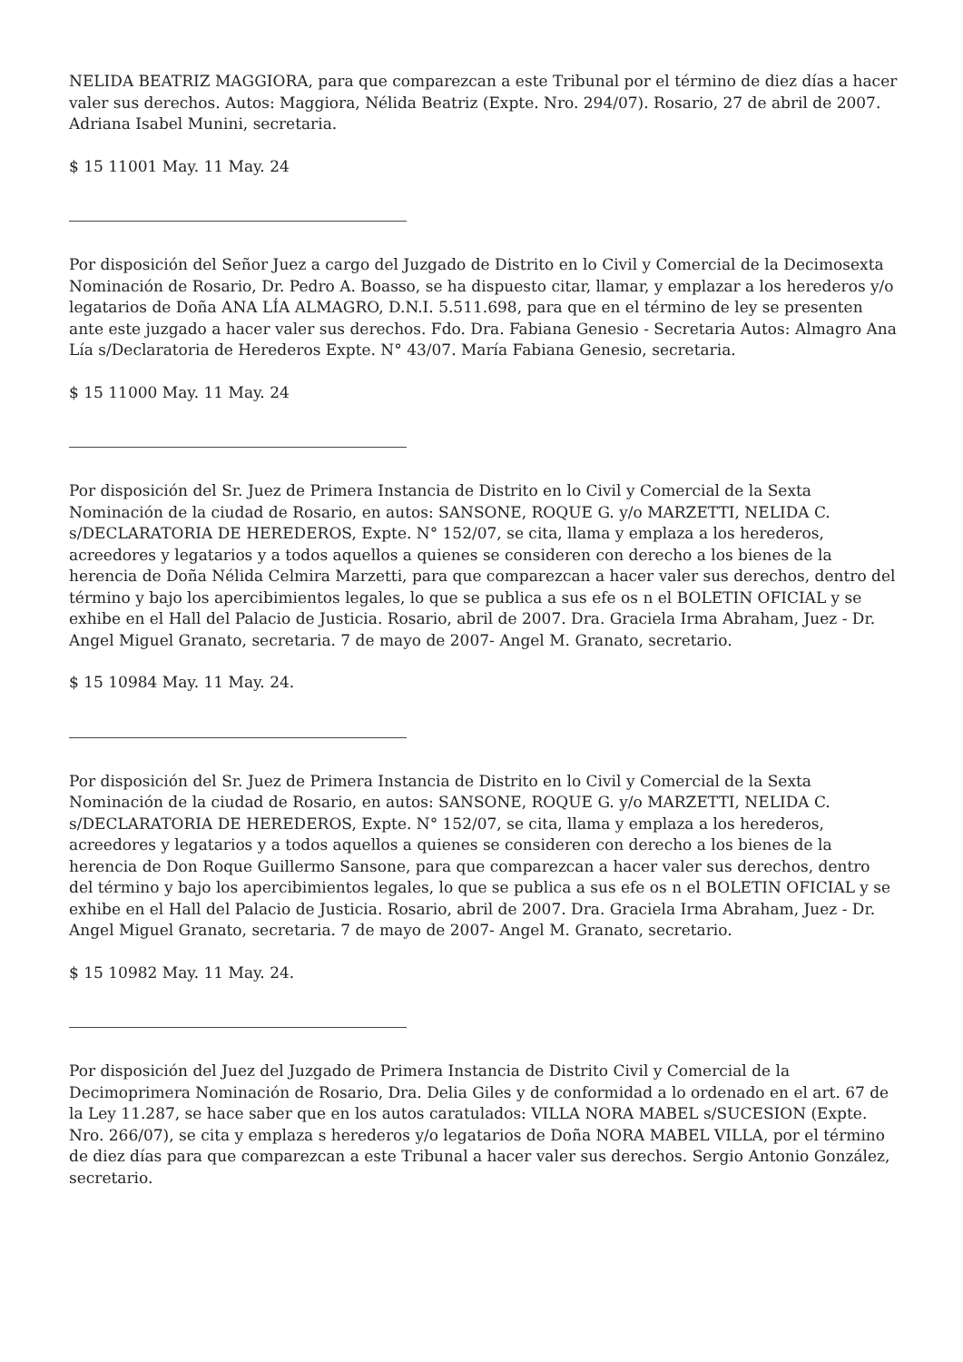NELIDA BEATRIZ MAGGIORA, para que comparezcan a este Tribunal por el término de diez días a hacer valer sus derechos. Autos: Maggiora, Nélida Beatriz (Expte. Nro. 294/07). Rosario, 27 de abril de 2007. Adriana Isabel Munini, secretaria.
$ 15 11001 May. 11 May. 24
Por disposición del Señor Juez a cargo del Juzgado de Distrito en lo Civil y Comercial de la Decimosexta Nominación de Rosario, Dr. Pedro A. Boasso, se ha dispuesto citar, llamar, y emplazar a los herederos y/o legatarios de Doña ANA LÍA ALMAGRO, D.N.I. 5.511.698, para que en el término de ley se presenten ante este juzgado a hacer valer sus derechos. Fdo. Dra. Fabiana Genesio - Secretaria Autos: Almagro Ana Lía s/Declaratoria de Herederos Expte. N° 43/07. María Fabiana Genesio, secretaria.
$ 15 11000 May. 11 May. 24
Por disposición del Sr. Juez de Primera Instancia de Distrito en lo Civil y Comercial de la Sexta Nominación de la ciudad de Rosario, en autos: SANSONE, ROQUE G. y/o MARZETTI, NELIDA C. s/DECLARATORIA DE HEREDEROS, Expte. N° 152/07, se cita, llama y emplaza a los herederos, acreedores y legatarios y a todos aquellos a quienes se consideren con derecho a los bienes de la herencia de Doña Nélida Celmira Marzetti, para que comparezcan a hacer valer sus derechos, dentro del término y bajo los apercibimientos legales, lo que se publica a sus efe os n el BOLETIN OFICIAL y se exhibe en el Hall del Palacio de Justicia. Rosario, abril de 2007. Dra. Graciela Irma Abraham, Juez - Dr. Angel Miguel Granato, secretaria. 7 de mayo de 2007- Angel M. Granato, secretario.
$ 15 10984 May. 11 May. 24.
Por disposición del Sr. Juez de Primera Instancia de Distrito en lo Civil y Comercial de la Sexta Nominación de la ciudad de Rosario, en autos: SANSONE, ROQUE G. y/o MARZETTI, NELIDA C. s/DECLARATORIA DE HEREDEROS, Expte. N° 152/07, se cita, llama y emplaza a los herederos, acreedores y legatarios y a todos aquellos a quienes se consideren con derecho a los bienes de la herencia de Don Roque Guillermo Sansone, para que comparezcan a hacer valer sus derechos, dentro del término y bajo los apercibimientos legales, lo que se publica a sus efe os n el BOLETIN OFICIAL y se exhibe en el Hall del Palacio de Justicia. Rosario, abril de 2007. Dra. Graciela Irma Abraham, Juez - Dr. Angel Miguel Granato, secretaria. 7 de mayo de 2007- Angel M. Granato, secretario.
$ 15 10982 May. 11 May. 24.
Por disposición del Juez del Juzgado de Primera Instancia de Distrito Civil y Comercial de la Decimoprimera Nominación de Rosario, Dra. Delia Giles y de conformidad a lo ordenado en el art. 67 de la Ley 11.287, se hace saber que en los autos caratulados: VILLA NORA MABEL s/SUCESION (Expte. Nro. 266/07), se cita y emplaza s herederos y/o legatarios de Doña NORA MABEL VILLA, por el término de diez días para que comparezcan a este Tribunal a hacer valer sus derechos. Sergio Antonio González, secretario.